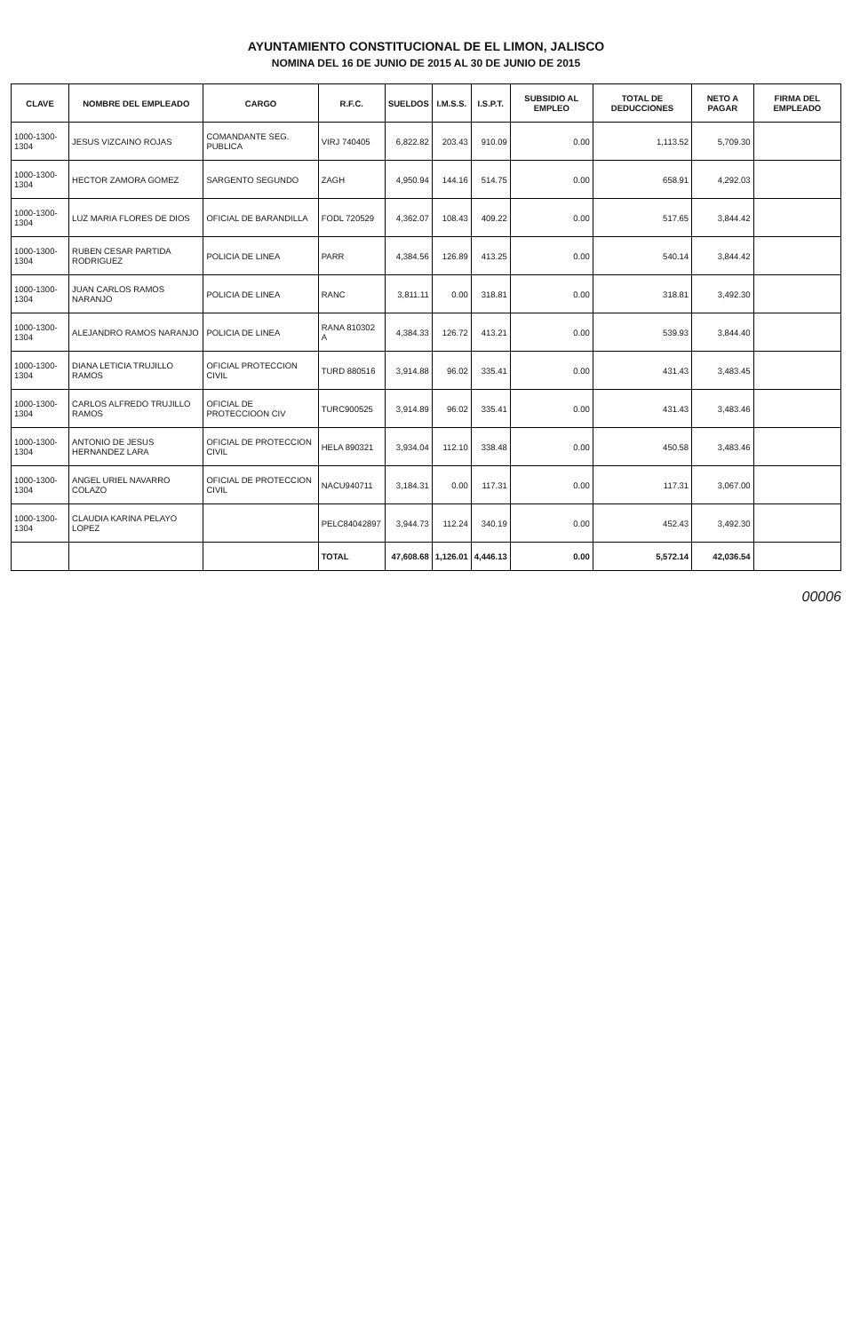AYUNTAMIENTO CONSTITUCIONAL DE EL LIMON, JALISCO
NOMINA DEL 16 DE JUNIO DE 2015 AL 30 DE JUNIO DE 2015
| CLAVE | NOMBRE DEL EMPLEADO | CARGO | R.F.C. | SUELDOS | I.M.S.S. | I.S.P.T. | SUBSIDIO AL EMPLEO | TOTAL DE DEDUCCIONES | NETO A PAGAR | FIRMA DEL EMPLEADO |
| --- | --- | --- | --- | --- | --- | --- | --- | --- | --- | --- |
| 1000-1300-1304 | JESUS VIZCAINO ROJAS | COMANDANTE SEG. PUBLICA | VIRJ 740405 | 6,822.82 | 203.43 | 910.09 | 0.00 | 1,113.52 | 5,709.30 | |
| 1000-1300-1304 | HECTOR ZAMORA GOMEZ | SARGENTO SEGUNDO | ZAGH | 4,950.94 | 144.16 | 514.75 | 0.00 | 658.91 | 4,292.03 | |
| 1000-1300-1304 | LUZ MARIA FLORES DE DIOS | OFICIAL DE BARANDILLA | FODL 720529 | 4,362.07 | 108.43 | 409.22 | 0.00 | 517.65 | 3,844.42 | |
| 1000-1300-1304 | RUBEN CESAR PARTIDA RODRIGUEZ | POLICIA DE LINEA | PARR | 4,384.56 | 126.89 | 413.25 | 0.00 | 540.14 | 3,844.42 | |
| 1000-1300-1304 | JUAN CARLOS RAMOS NARANJO | POLICIA DE LINEA | RANC | 3,811.11 | 0.00 | 318.81 | 0.00 | 318.81 | 3,492.30 | |
| 1000-1300-1304 | ALEJANDRO RAMOS NARANJO | POLICIA DE LINEA | RANA 810302 A | 4,384.33 | 126.72 | 413.21 | 0.00 | 539.93 | 3,844.40 | |
| 1000-1300-1304 | DIANA LETICIA TRUJILLO RAMOS | OFICIAL PROTECCION CIVIL | TURD 880516 | 3,914.88 | 96.02 | 335.41 | 0.00 | 431.43 | 3,483.45 | |
| 1000-1300-1304 | CARLOS ALFREDO TRUJILLO RAMOS | OFICIAL DE PROTECCIOON CIV | TURC900525 | 3,914.89 | 96.02 | 335.41 | 0.00 | 431.43 | 3,483.46 | |
| 1000-1300-1304 | ANTONIO DE JESUS HERNANDEZ LARA | OFICIAL DE PROTECCION CIVIL | HELA 890321 | 3,934.04 | 112.10 | 338.48 | 0.00 | 450.58 | 3,483.46 | |
| 1000-1300-1304 | ANGEL URIEL NAVARRO COLAZO | OFICIAL DE PROTECCION CIVIL | NACU940711 | 3,184.31 | 0.00 | 117.31 | 0.00 | 117.31 | 3,067.00 | |
| 1000-1300-1304 | CLAUDIA KARINA PELAYO LOPEZ | | PELC84042897 | 3,944.73 | 112.24 | 340.19 | 0.00 | 452.43 | 3,492.30 | |
| | | | TOTAL | 47,608.68 | 1,126.01 | 4,446.13 | 0.00 | 5,572.14 | 42,036.54 | |
00006